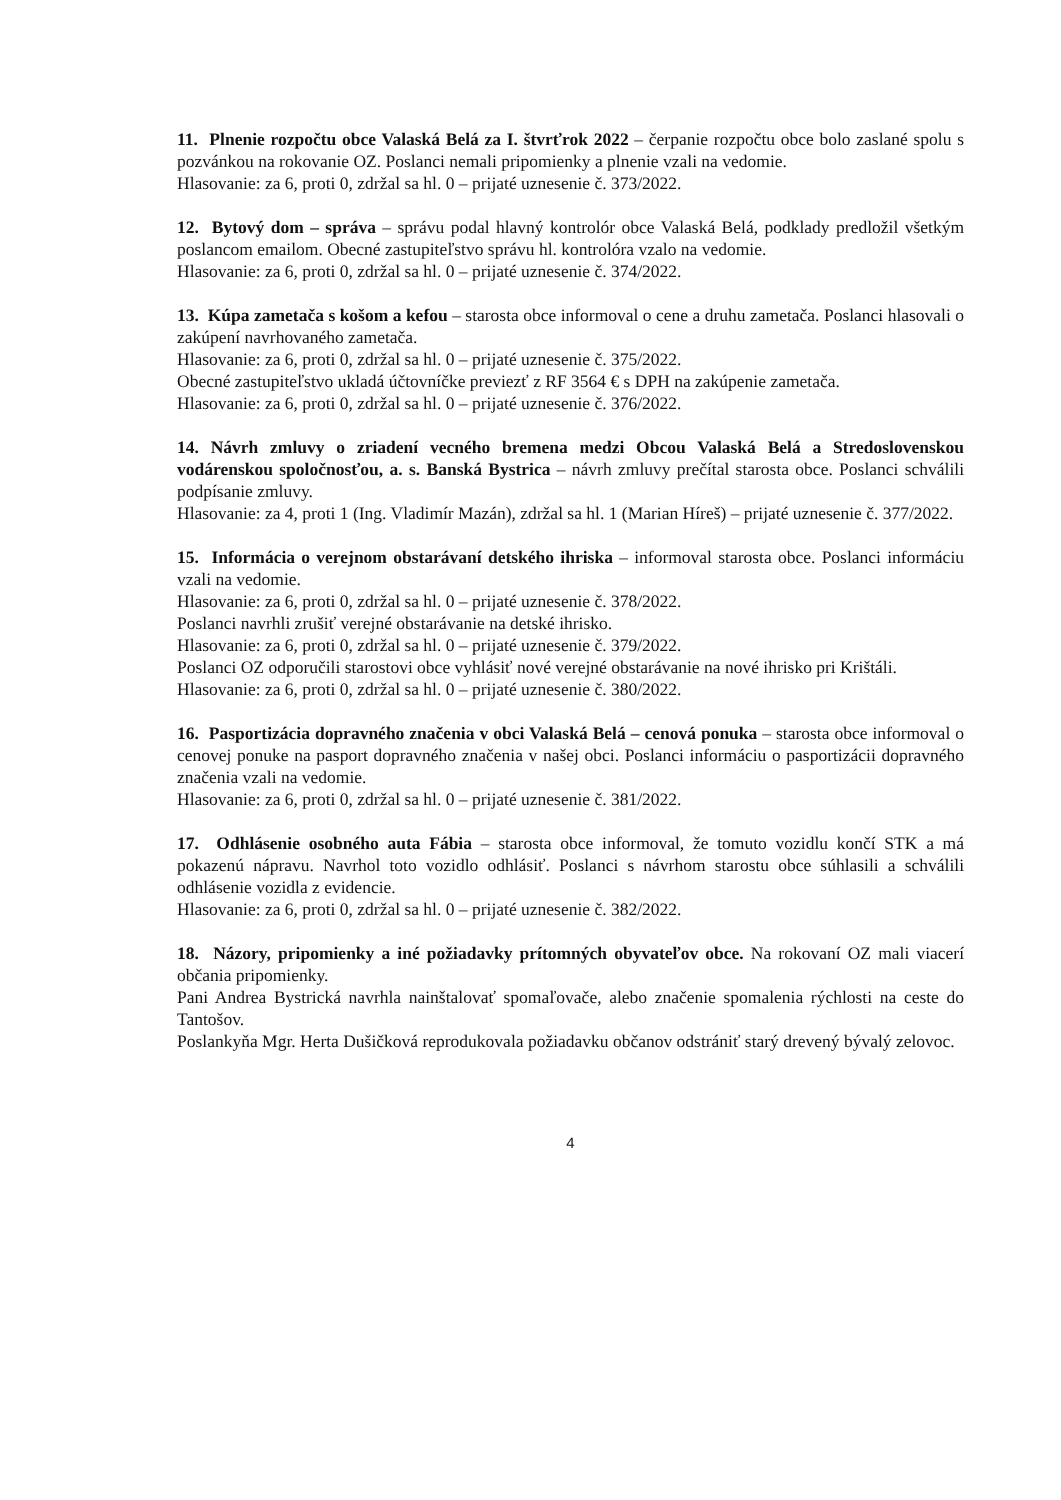11. Plnenie rozpočtu obce Valaská Belá za I. štvrťrok 2022 – čerpanie rozpočtu obce bolo zaslané spolu s pozvánkou na rokovanie OZ. Poslanci nemali pripomienky a plnenie vzali na vedomie.
Hlasovanie: za 6, proti 0, zdržal sa hl. 0 – prijaté uznesenie č. 373/2022.
12. Bytový dom – správa – správu podal hlavný kontrolór obce Valaská Belá, podklady predložil všetkým poslancom emailom. Obecné zastupiteľstvo správu hl. kontrolóra vzalo na vedomie.
Hlasovanie: za 6, proti 0, zdržal sa hl. 0 – prijaté uznesenie č. 374/2022.
13. Kúpa zametača s košom a kefou – starosta obce informoval o cene a druhu zametača. Poslanci hlasovali o zakúpení navrhovaného zametača.
Hlasovanie: za 6, proti 0, zdržal sa hl. 0 – prijaté uznesenie č. 375/2022.
Obecné zastupiteľstvo ukladá účtovníčke previezť z RF 3564 € s DPH na zakúpenie zametača.
Hlasovanie: za 6, proti 0, zdržal sa hl. 0 – prijaté uznesenie č. 376/2022.
14. Návrh zmluvy o zriadení vecného bremena medzi Obcou Valaská Belá a Stredoslovenskou vodárenskou spoločnosťou, a. s. Banská Bystrica – návrh zmluvy prečítal starosta obce. Poslanci schválili podpísanie zmluvy.
Hlasovanie: za 4, proti 1 (Ing. Vladimír Mazán), zdržal sa hl. 1 (Marian Híreš) – prijaté uznesenie č. 377/2022.
15. Informácia o verejnom obstarávaní detského ihriska – informoval starosta obce. Poslanci informáciu vzali na vedomie.
Hlasovanie: za 6, proti 0, zdržal sa hl. 0 – prijaté uznesenie č. 378/2022.
Poslanci navrhli zrušiť verejné obstarávanie na detské ihrisko.
Hlasovanie: za 6, proti 0, zdržal sa hl. 0 – prijaté uznesenie č. 379/2022.
Poslanci OZ odporučili starostovi obce vyhlásiť nové verejné obstarávanie na nové ihrisko pri Krištáli.
Hlasovanie: za 6, proti 0, zdržal sa hl. 0 – prijaté uznesenie č. 380/2022.
16. Pasportizácia dopravného značenia v obci Valaská Belá – cenová ponuka – starosta obce informoval o cenovej ponuke na pasport dopravného značenia v našej obci. Poslanci informáciu o pasportizácii dopravného značenia vzali na vedomie.
Hlasovanie: za 6, proti 0, zdržal sa hl. 0 – prijaté uznesenie č. 381/2022.
17. Odhlásenie osobného auta Fábia – starosta obce informoval, že tomuto vozidlu končí STK a má pokazenú nápravu. Navrhol toto vozidlo odhlásiť. Poslanci s návrhom starostu obce súhlasili a schválili odhlásenie vozidla z evidencie.
Hlasovanie: za 6, proti 0, zdržal sa hl. 0 – prijaté uznesenie č. 382/2022.
18. Názory, pripomienky a iné požiadavky prítomných obyvateľov obce. Na rokovaní OZ mali viacerí občania pripomienky.
Pani Andrea Bystrická navrhla nainštalovať spomaľovače, alebo značenie spomalenia rýchlosti na ceste do Tantošov.
Poslankyňa Mgr. Herta Dušičková reprodukovala požiadavku občanov odstrániť starý drevený bývalý zelovoc.
4